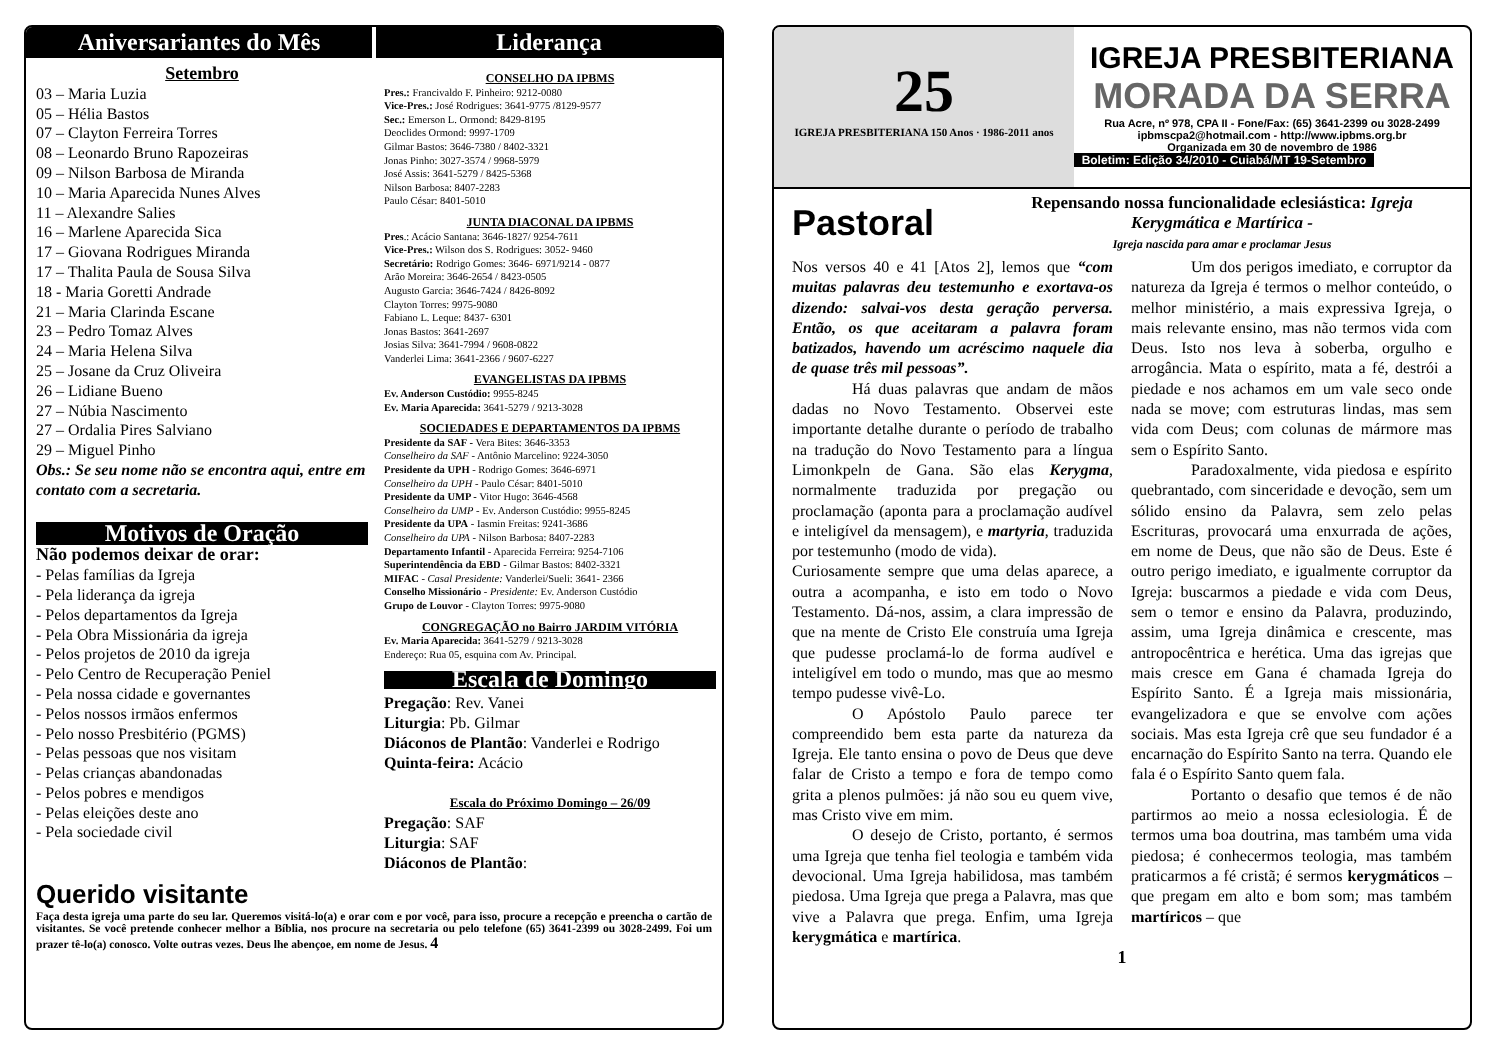Aniversariantes do Mês Liderança
Setembro
03 – Maria Luzia
05 – Hélia Bastos
07 – Clayton Ferreira Torres
08 – Leonardo Bruno Rapozeiras
09 – Nilson Barbosa de Miranda
10 – Maria Aparecida Nunes Alves
11 – Alexandre Salies
16 – Marlene Aparecida Sica
17 – Giovana Rodrigues Miranda
17 – Thalita Paula de Sousa Silva
18 - Maria Goretti Andrade
21 – Maria Clarinda Escane
23 – Pedro Tomaz Alves
24 – Maria Helena Silva
25 – Josane da Cruz Oliveira
26 – Lidiane Bueno
27 – Núbia Nascimento
27 – Ordalia Pires Salviano
29 – Miguel Pinho
Obs.: Se seu nome não se encontra aqui, entre em contato com a secretaria.
Motivos de Oração
Não podemos deixar de orar:
- Pelas famílias da Igreja
- Pela liderança da igreja
- Pelos departamentos da Igreja
- Pela Obra Missionária da igreja
- Pelos projetos de 2010 da igreja
- Pelo Centro de Recuperação Peniel
- Pela nossa cidade e governantes
- Pelos nossos irmãos enfermos
- Pelo nosso Presbitério (PGMS)
- Pelas pessoas que nos visitam
- Pelas crianças abandonadas
- Pelos pobres e mendigos
- Pelas eleições deste ano
- Pela sociedade civil
CONSELHO DA IPBMS
Pres.: Francivaldo F. Pinheiro: 9212-0080
Vice-Pres.: José Rodrigues: 3641-9775 /8129-9577
Sec.: Emerson L. Ormond: 8429-8195
Deoclides Ormond: 9997-1709
Gilmar Bastos: 3646-7380 / 8402-3321
Jonas Pinho: 3027-3574 / 9968-5979
José Assis: 3641-5279 / 8425-5368
Nilson Barbosa: 8407-2283
Paulo César: 8401-5010
JUNTA DIACONAL DA IPBMS
Pres.: Acácio Santana: 3646-1827/ 9254-7611
Vice-Pres.: Wilson dos S. Rodrigues: 3052- 9460
Secretário: Rodrigo Gomes: 3646- 6971/9214 - 0877
Arão Moreira: 3646-2654 / 8423-0505
Augusto Garcia: 3646-7424 / 8426-8092
Clayton Torres: 9975-9080
Fabiano L. Leque: 8437- 6301
Jonas Bastos: 3641-2697
Josias Silva: 3641-7994 / 9608-0822
Vanderlei Lima: 3641-2366 / 9607-6227
EVANGELISTAS DA IPBMS
Ev. Anderson Custódio: 9955-8245
Ev. Maria Aparecida: 3641-5279 / 9213-3028
SOCIEDADES E DEPARTAMENTOS DA IPBMS
Presidente da SAF - Vera Bites: 3646-3353
Conselheiro da SAF - Antônio Marcelino: 9224-3050
Presidente da UPH - Rodrigo Gomes: 3646-6971
Conselheiro da UPH - Paulo César: 8401-5010
Presidente da UMP - Vitor Hugo: 3646-4568
Conselheiro da UMP - Ev. Anderson Custódio: 9955-8245
Presidente da UPA - Iasmin Freitas: 9241-3686
Conselheiro da UPA - Nilson Barbosa: 8407-2283
Departamento Infantil - Aparecida Ferreira: 9254-7106
Superintendência da EBD - Gilmar Bastos: 8402-3321
MIFAC - Casal Presidente: Vanderlei/Sueli: 3641- 2366
Conselho Missionário - Presidente: Ev. Anderson Custódio
Grupo de Louvor - Clayton Torres: 9975-9080
CONGREGAÇÃO no Bairro JARDIM VITÓRIA
Ev. Maria Aparecida: 3641-5279 / 9213-3028
Endereço: Rua 05, esquina com Av. Principal.
Escala de Domingo
Pregação: Rev. Vanei
Liturgia: Pb. Gilmar
Diáconos de Plantão: Vanderlei e Rodrigo
Quinta-feira: Acácio
Escala do Próximo Domingo – 26/09
Pregação: SAF
Liturgia: SAF
Diáconos de Plantão:
Querido visitante
Faça desta igreja uma parte do seu lar. Queremos visitá-lo(a) e orar com e por você, para isso, procure a recepção e preencha o cartão de visitantes. Se você pretende conhecer melhor a Bíblia, nos procure na secretaria ou pelo telefone (65) 3641-2399 ou 3028-2499. Foi um prazer tê-lo(a) conosco. Volte outras vezes. Deus lhe abençoe, em nome de Jesus. 4
25
IGREJA PRESBITERIANA 150 Anos · 1986-2011 anos
IGREJA PRESBITERIANA
MORADA DA SERRA
Rua Acre, nº 978, CPA II - Fone/Fax: (65) 3641-2399 ou 3028-2499
ipbmscpa2@hotmail.com - http://www.ipbms.org.br
Organizada em 30 de novembro de 1986
Boletim: Edição 34/2010 - Cuiabá/MT 19-Setembro
Pastoral
Repensando nossa funcionalidade eclesiástica: Igreja Kerygmática e Martírica -
Igreja nascida para amar e proclamar Jesus
Nos versos 40 e 41 [Atos 2], lemos que “com muitas palavras deu testemunho e exortava-os dizendo: salvai-vos desta geração perversa. Então, os que aceitaram a palavra foram batizados, havendo um acréscimo naquele dia de quase três mil pessoas”.
Há duas palavras que andam de mãos dadas no Novo Testamento. Observei este importante detalhe durante o período de trabalho na tradução do Novo Testamento para a língua Limonkpeln de Gana. São elas Kerygma, normalmente traduzida por pregação ou proclamação (aponta para a proclamação audível e inteligível da mensagem), e martyria, traduzida por testemunho (modo de vida).
Curiosamente sempre que uma delas aparece, a outra a acompanha, e isto em todo o Novo Testamento. Dá-nos, assim, a clara impressão de que na mente de Cristo Ele construía uma Igreja que pudesse proclamá-lo de forma audível e inteligível em todo o mundo, mas que ao mesmo tempo pudesse vivê-Lo.
O Apóstolo Paulo parece ter compreendido bem esta parte da natureza da Igreja. Ele tanto ensina o povo de Deus que deve falar de Cristo a tempo e fora de tempo como grita a plenos pulmões: já não sou eu quem vive, mas Cristo vive em mim.
O desejo de Cristo, portanto, é sermos uma Igreja que tenha fiel teologia e também vida devocional. Uma Igreja habilidosa, mas também piedosa. Uma Igreja que prega a Palavra, mas que vive a Palavra que prega. Enfim, uma Igreja kerygmática e martírica.
Um dos perigos imediato, e corruptor da natureza da Igreja é termos o melhor conteúdo, o melhor ministério, a mais expressiva Igreja, o mais relevante ensino, mas não termos vida com Deus. Isto nos leva à soberba, orgulho e arrogância. Mata o espírito, mata a fé, destrói a piedade e nos achamos em um vale seco onde nada se move; com estruturas lindas, mas sem vida com Deus; com colunas de mármore mas sem o Espírito Santo.
Paradoxalmente, vida piedosa e espírito quebrantado, com sinceridade e devoção, sem um sólido ensino da Palavra, sem zelo pelas Escrituras, provocará uma enxurrada de ações, em nome de Deus, que não são de Deus. Este é outro perigo imediato, e igualmente corruptor da Igreja: buscarmos a piedade e vida com Deus, sem o temor e ensino da Palavra, produzindo, assim, uma Igreja dinâmica e crescente, mas antropocêntrica e herética. Uma das igrejas que mais cresce em Gana é chamada Igreja do Espírito Santo. É a Igreja mais missionária, evangelizadora e que se envolve com ações sociais. Mas esta Igreja crê que seu fundador é a encarnação do Espírito Santo na terra. Quando ele fala é o Espírito Santo quem fala.
Portanto o desafio que temos é de não partirmos ao meio a nossa eclesiologia. É de termos uma boa doutrina, mas também uma vida piedosa; é conhecermos teologia, mas também praticarmos a fé cristã; é sermos kerygmáticos – que pregam em alto e bom som; mas também martíricos – que
1